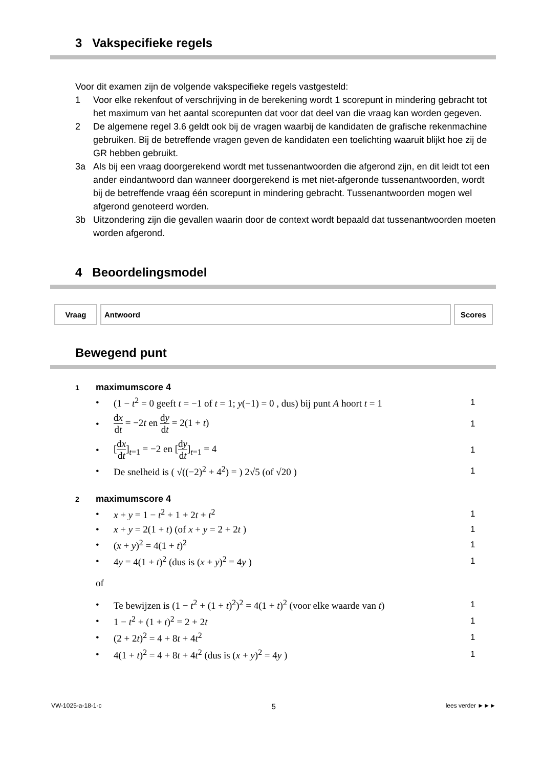3 Vakspecifieke regels
Voor dit examen zijn de volgende vakspecifieke regels vastgesteld:
1 Voor elke rekenfout of verschrijving in de berekening wordt 1 scorepunt in mindering gebracht tot het maximum van het aantal scorepunten dat voor dat deel van die vraag kan worden gegeven.
2 De algemene regel 3.6 geldt ook bij de vragen waarbij de kandidaten de grafische rekenmachine gebruiken. Bij de betreffende vragen geven de kandidaten een toelichting waaruit blijkt hoe zij de GR hebben gebruikt.
3a Als bij een vraag doorgerekend wordt met tussenantwoorden die afgerond zijn, en dit leidt tot een ander eindantwoord dan wanneer doorgerekend is met niet-afgeronde tussenantwoorden, wordt bij de betreffende vraag één scorepunt in mindering gebracht. Tussenantwoorden mogen wel afgerond genoteerd worden.
3b Uitzondering zijn die gevallen waarin door de context wordt bepaald dat tussenantwoorden moeten worden afgerond.
4 Beoordelingsmodel
| Vraag | Antwoord | Scores |
| --- | --- | --- |
Bewegend punt
1 maximumscore 4
• (1 − t<sup>2</sup> = 0 geeft t = −1 of t = 1; y(−1) = 0 , dus) bij punt A hoort t = 1 1
• dx dt = −2t en dy dt = 2(1 + t) 1
• [dx dt]<sub>t=1</sub> = −2 en [dy dt]<sub>t=1</sub> = 4 1
• De snelheid is ( √((−2)<sup>2</sup> + 4<sup>2</sup>) = ) 2√5 (of √20 ) 1
2 maximumscore 4
• x + y = 1 − t<sup>2</sup> + 1 + 2t + t<sup>2</sup> 1
• x + y = 2(1 + t) (of x + y = 2 + 2t ) 1
• (x + y)<sup>2</sup> = 4(1 + t)<sup>2</sup> 1
• 4y = 4(1 + t)<sup>2</sup> (dus is (x + y)<sup>2</sup> = 4y ) 1
of
• Te bewijzen is (1 − t<sup>2</sup> + (1 + t)<sup>2</sup>)<sup>2</sup> = 4(1 + t)<sup>2</sup> (voor elke waarde van t) 1
• 1 − t<sup>2</sup> + (1 + t)<sup>2</sup> = 2 + 2t 1
• (2 + 2t)<sup>2</sup> = 4 + 8t + 4t<sup>2</sup> 1
• 4(1 + t)<sup>2</sup> = 4 + 8t + 4t<sup>2</sup> (dus is (x + y)<sup>2</sup> = 4y ) 1
VW-1025-a-18-1-c 5 lees verder ►►►